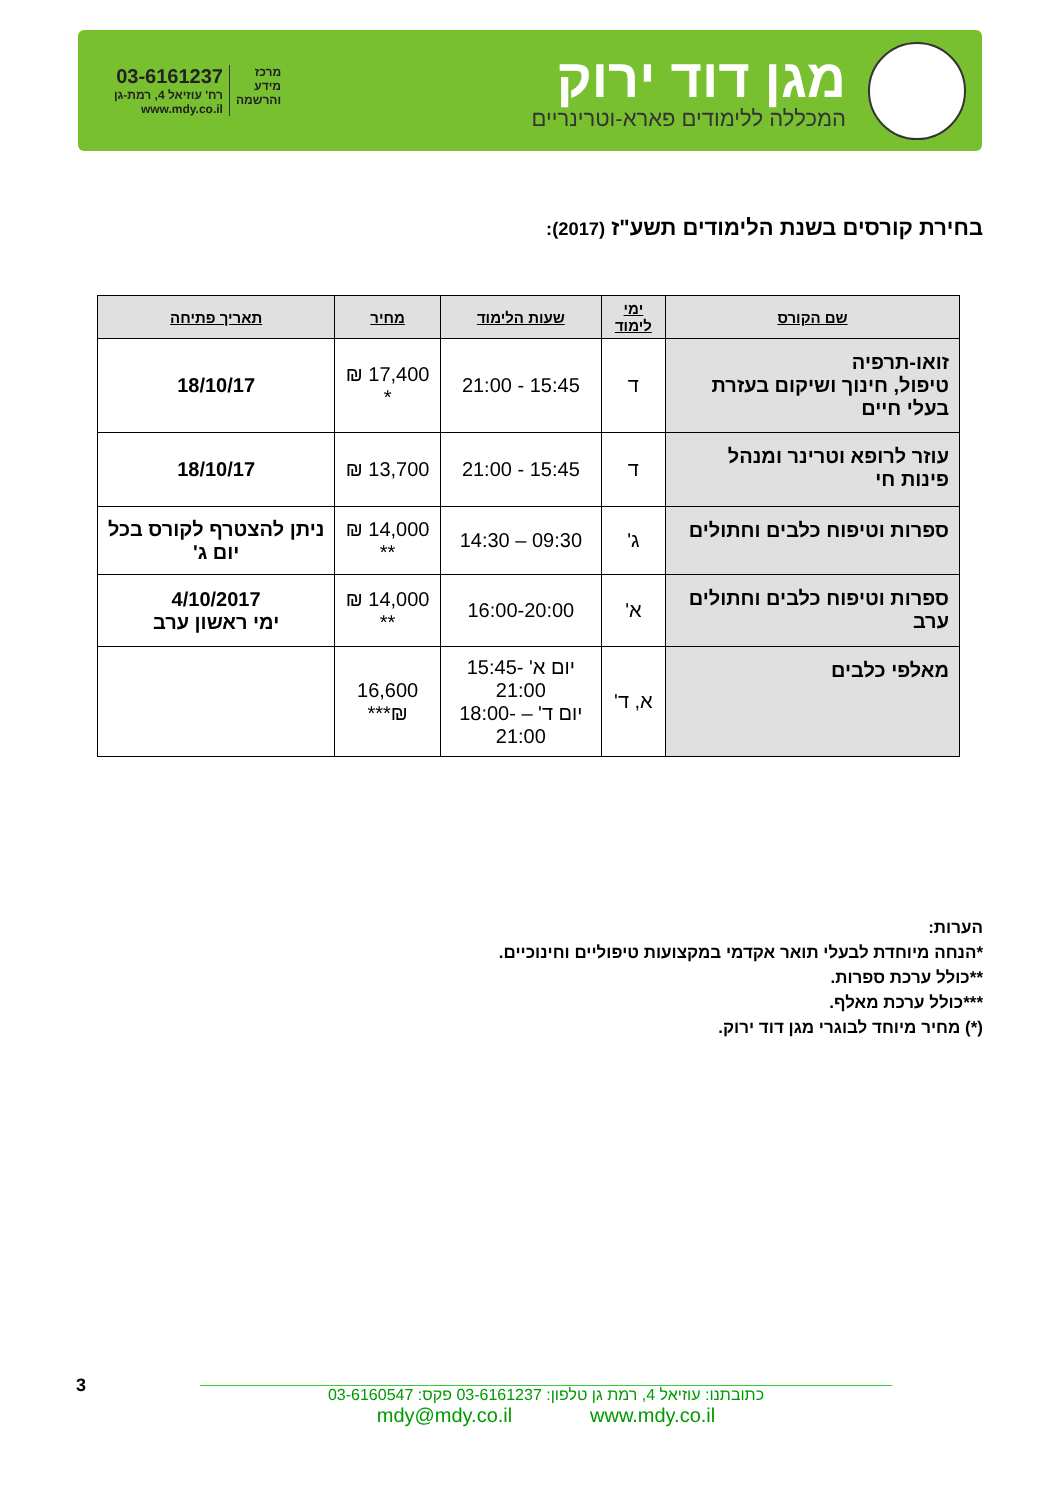מגן דוד ירוק
המכללה ללימודים פארא-וטרינריים
מרכז
מידע
והרשמה
03-6161237
רח' עוזיאל 4, רמת-גן
www.mdy.co.il
בחירת קורסים בשנת הלימודים תשע"ז (2017):
| שם הקורס | ימי לימוד | שעות הלימוד | מחיר | תאריך פתיחה |
| --- | --- | --- | --- | --- |
| זואו-תרפיה טיפול, חינוך ושיקום בעזרת בעלי חיים | ד | 15:45 - 21:00 | 17,400 ₪ * | 18/10/17 |
| עוזר לרופא וטרינר ומנהל פינות חי | ד | 15:45 - 21:00 | 13,700 ₪ | 18/10/17 |
| ספרות וטיפוח כלבים וחתולים | ג' | 09:30 – 14:30 | 14,000 ₪ ** | ניתן להצטרף לקורס בכל יום ג' |
| ספרות וטיפוח כלבים וחתולים ערב | א' | 16:00-20:00 | 14,000 ₪ ** | 4/10/2017 ימי ראשון ערב |
| מאלפי כלבים | א, ד' | יום א' -15:45 21:00 יום ד' – -18:00 21:00 | 16,600 ₪*** | |
הערות:
*הנחה מיוחדת לבעלי תואר אקדמי במקצועות טיפוליים וחינוכיים.
**כולל ערכת ספרות.
***כולל ערכת מאלף.
(*) מחיר מיוחד לבוגרי מגן דוד ירוק.
3
כתובתנו: עוזיאל 4, רמת גן טלפון: 03-6161237 פקס: 03-6160547
mdy@mdy.co.il www.mdy.co.il